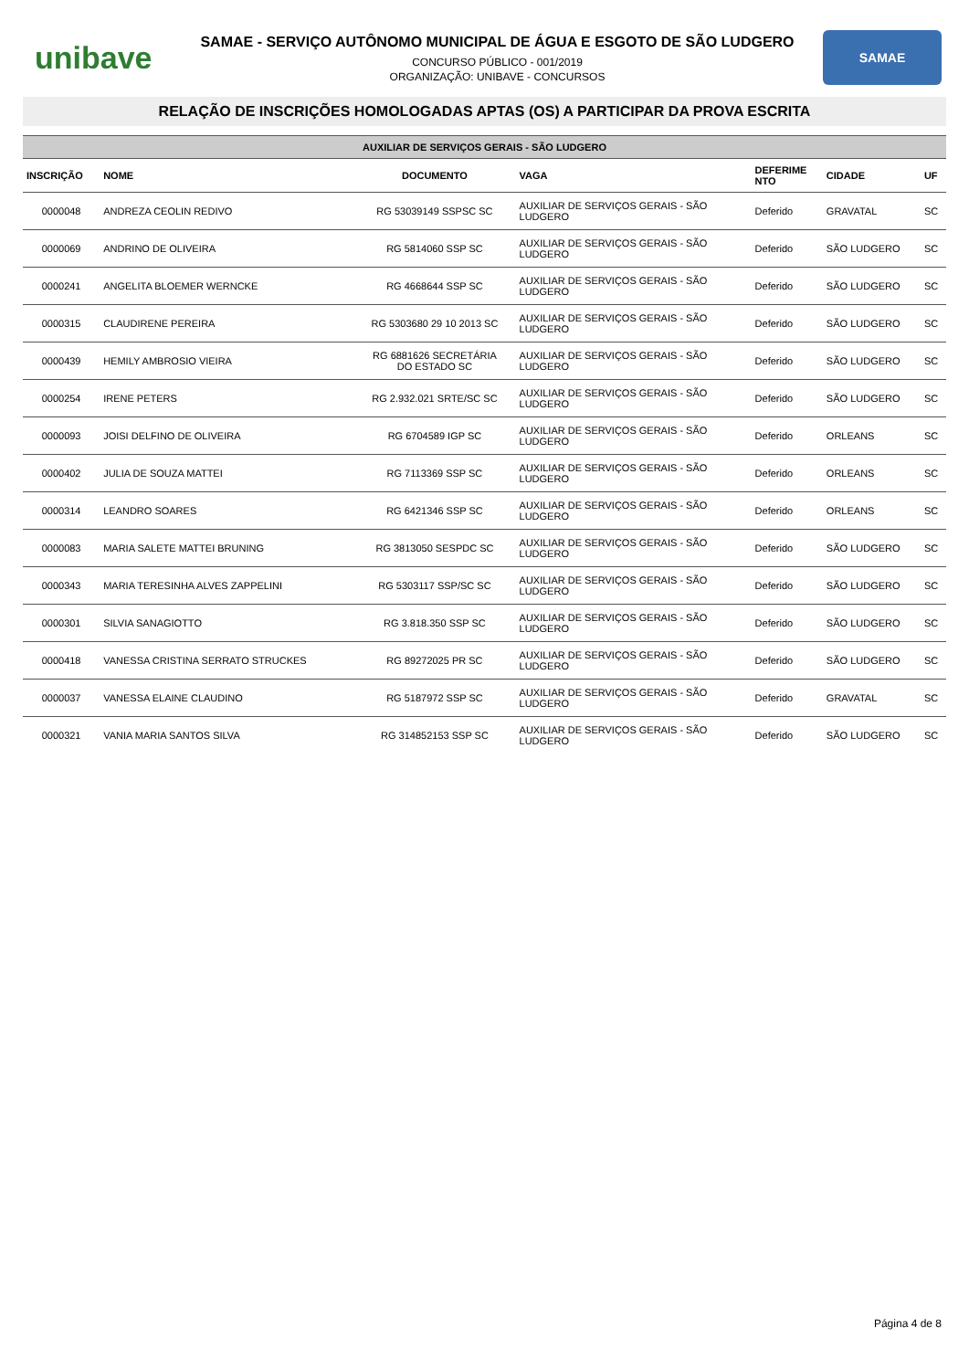unibave
SAMAE - SERVIÇO AUTÔNOMO MUNICIPAL DE ÁGUA E ESGOTO DE SÃO LUDGERO
CONCURSO PÚBLICO - 001/2019
ORGANIZAÇÃO: UNIBAVE - CONCURSOS
SAMAE
RELAÇÃO DE INSCRIÇÕES HOMOLOGADAS APTAS (OS) A PARTICIPAR DA PROVA ESCRITA
| AUXILIAR DE SERVIÇOS GERAIS - SÃO LUDGERO | | | | | | |
| --- | --- | --- | --- | --- | --- | --- |
| INSCRIÇÃO | NOME | DOCUMENTO | VAGA | DEFERIME NTO | CIDADE | UF |
| 0000048 | ANDREZA CEOLIN REDIVO | RG 53039149 SSPSC SC | AUXILIAR DE SERVIÇOS GERAIS - SÃO LUDGERO | Deferido | GRAVATAL | SC |
| 0000069 | ANDRINO DE OLIVEIRA | RG 5814060 SSP SC | AUXILIAR DE SERVIÇOS GERAIS - SÃO LUDGERO | Deferido | SÃO LUDGERO | SC |
| 0000241 | ANGELITA BLOEMER WERNCKE | RG 4668644 SSP SC | AUXILIAR DE SERVIÇOS GERAIS - SÃO LUDGERO | Deferido | SÃO LUDGERO | SC |
| 0000315 | CLAUDIRENE PEREIRA | RG 5303680 29 10 2013 SC | AUXILIAR DE SERVIÇOS GERAIS - SÃO LUDGERO | Deferido | SÃO LUDGERO | SC |
| 0000439 | HEMILY AMBROSIO VIEIRA | RG 6881626 SECRETÁRIA DO ESTADO SC | AUXILIAR DE SERVIÇOS GERAIS - SÃO LUDGERO | Deferido | SÃO LUDGERO | SC |
| 0000254 | IRENE PETERS | RG 2.932.021 SRTE/SC SC | AUXILIAR DE SERVIÇOS GERAIS - SÃO LUDGERO | Deferido | SÃO LUDGERO | SC |
| 0000093 | JOISI DELFINO DE OLIVEIRA | RG 6704589 IGP SC | AUXILIAR DE SERVIÇOS GERAIS - SÃO LUDGERO | Deferido | ORLEANS | SC |
| 0000402 | JULIA DE SOUZA MATTEI | RG 7113369 SSP SC | AUXILIAR DE SERVIÇOS GERAIS - SÃO LUDGERO | Deferido | ORLEANS | SC |
| 0000314 | LEANDRO SOARES | RG 6421346 SSP SC | AUXILIAR DE SERVIÇOS GERAIS - SÃO LUDGERO | Deferido | ORLEANS | SC |
| 0000083 | MARIA SALETE MATTEI BRUNING | RG 3813050 SESPDC SC | AUXILIAR DE SERVIÇOS GERAIS - SÃO LUDGERO | Deferido | SÃO LUDGERO | SC |
| 0000343 | MARIA TERESINHA ALVES ZAPPELINI | RG 5303117 SSP/SC SC | AUXILIAR DE SERVIÇOS GERAIS - SÃO LUDGERO | Deferido | SÃO LUDGERO | SC |
| 0000301 | SILVIA SANAGIOTTO | RG 3.818.350 SSP SC | AUXILIAR DE SERVIÇOS GERAIS - SÃO LUDGERO | Deferido | SÃO LUDGERO | SC |
| 0000418 | VANESSA CRISTINA SERRATO STRUCKES | RG 89272025 PR SC | AUXILIAR DE SERVIÇOS GERAIS - SÃO LUDGERO | Deferido | SÃO LUDGERO | SC |
| 0000037 | VANESSA ELAINE CLAUDINO | RG 5187972 SSP SC | AUXILIAR DE SERVIÇOS GERAIS - SÃO LUDGERO | Deferido | GRAVATAL | SC |
| 0000321 | VANIA MARIA SANTOS SILVA | RG 314852153 SSP SC | AUXILIAR DE SERVIÇOS GERAIS - SÃO LUDGERO | Deferido | SÃO LUDGERO | SC |
Página 4 de 8